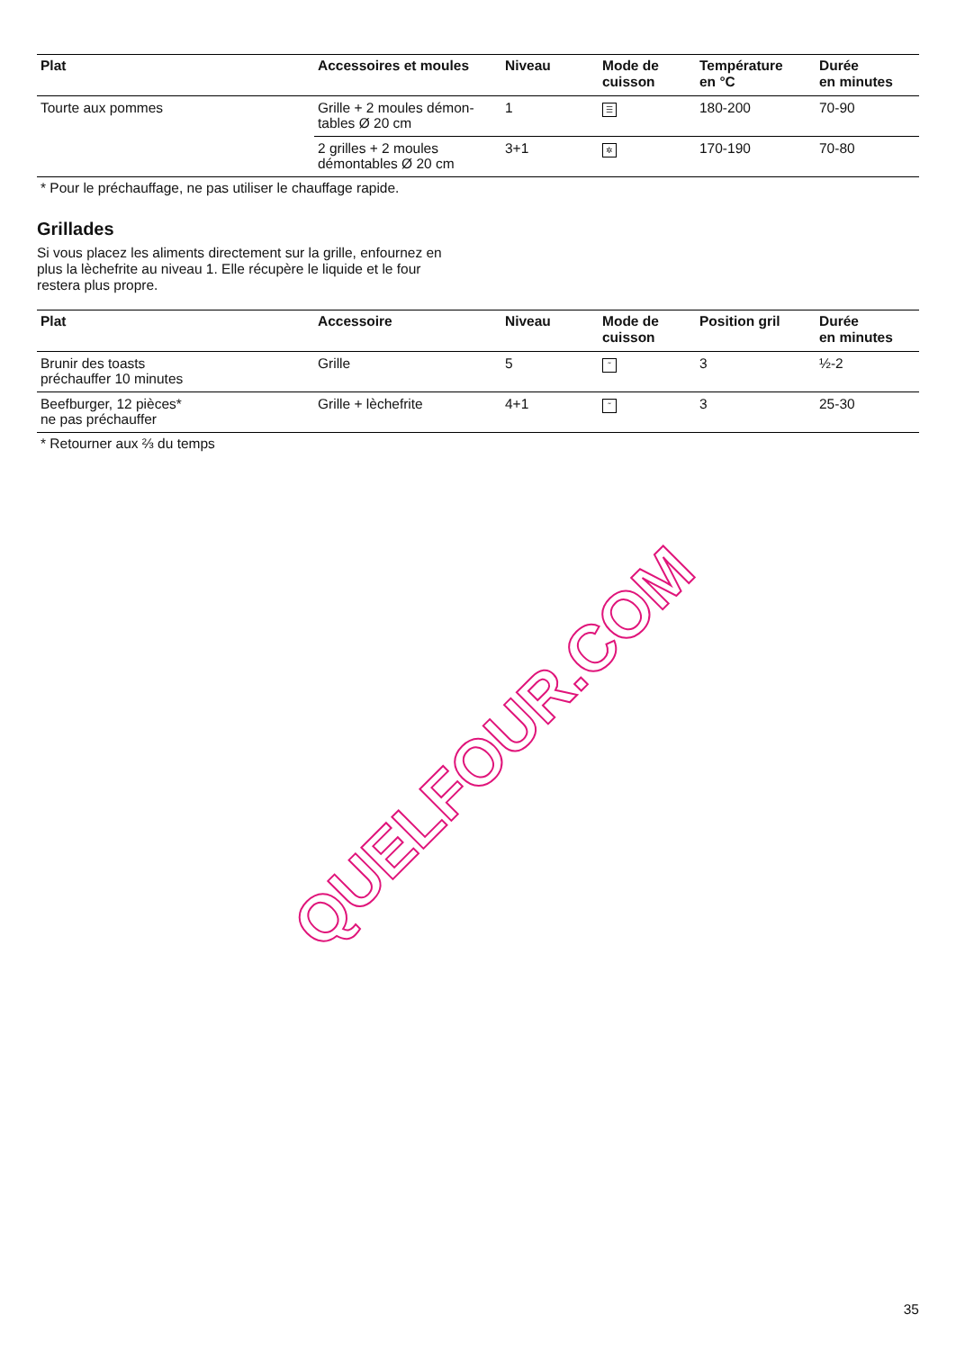| Plat | Accessoires et moules | Niveau | Mode de cuisson | Température en °C | Durée en minutes |
| --- | --- | --- | --- | --- | --- |
| Tourte aux pommes | Grille + 2 moules démon- tables Ø 20 cm | 1 | ☰ | 180-200 | 70-90 |
| | 2 grilles + 2 moules démontables Ø 20 cm | 3+1 | ✲ | 170-190 | 70-80 |
* Pour le préchauffage, ne pas utiliser le chauffage rapide.
Grillades
Si vous placez les aliments directement sur la grille, enfournez en plus la lèchefrite au niveau 1. Elle récupère le liquide et le four restera plus propre.
| Plat | Accessoire | Niveau | Mode de cuisson | Position gril | Durée en minutes |
| --- | --- | --- | --- | --- | --- |
| Brunir des toasts préchauffer 10 minutes | Grille | 5 | ˜ | 3 | ½-2 |
| Beefburger, 12 pièces* ne pas préchauffer | Grille + lèchefrite | 4+1 | ˜ | 3 | 25-30 |
* Retourner aux ⅔ du temps
QUELFOUR.COM
35